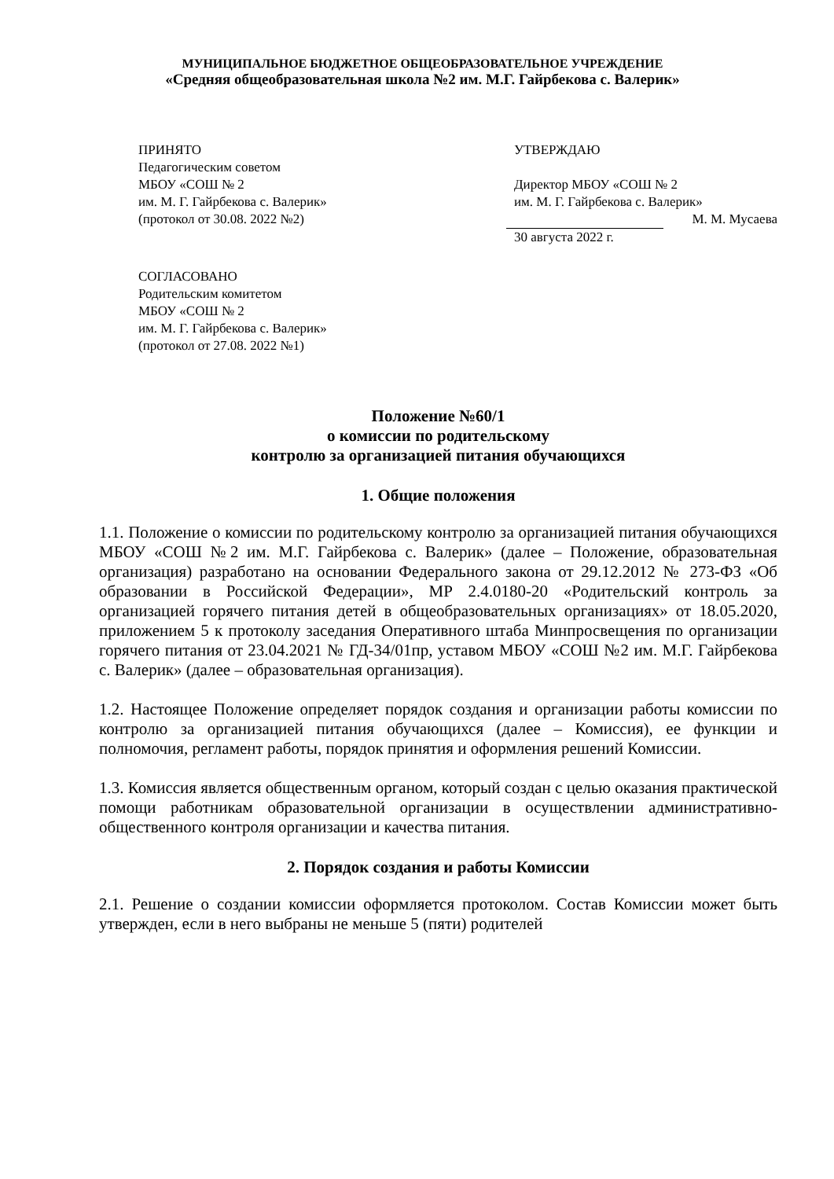МУНИЦИПАЛЬНОЕ БЮДЖЕТНОЕ ОБЩЕОБРАЗОВАТЕЛЬНОЕ УЧРЕЖДЕНИЕ
«Средняя общеобразовательная школа №2 им. М.Г. Гайрбекова с. Валерик»
ПРИНЯТО
Педагогическим советом
МБОУ «СОШ № 2
им. М. Г. Гайрбекова с. Валерик»
(протокол от 30.08. 2022 №2)
УТВЕРЖДАЮ
Директор МБОУ «СОШ № 2
им. М. Г. Гайрбекова с. Валерик»
М. М. Мусаева
30 августа 2022 г.
СОГЛАСОВАНО
Родительским комитетом
МБОУ «СОШ № 2
им. М. Г. Гайрбекова с. Валерик»
(протокол от 27.08. 2022 №1)
Положение №60/1
о комиссии по родительскому
контролю за организацией питания обучающихся
1. Общие положения
1.1. Положение о комиссии по родительскому контролю за организацией питания обучающихся МБОУ «СОШ №2 им. М.Г. Гайрбекова с. Валерик» (далее – Положение, образовательная организация) разработано на основании Федерального закона от 29.12.2012 № 273-ФЗ «Об образовании в Российской Федерации», МР 2.4.0180-20 «Родительский контроль за организацией горячего питания детей в общеобразовательных организациях» от 18.05.2020, приложением 5 к протоколу заседания Оперативного штаба Минпросвещения по организации горячего питания от 23.04.2021 № ГД-34/01пр, уставом МБОУ «СОШ №2 им. М.Г. Гайрбекова с. Валерик» (далее – образовательная организация).
1.2. Настоящее Положение определяет порядок создания и организации работы комиссии по контролю за организацией питания обучающихся (далее – Комиссия), ее функции и полномочия, регламент работы, порядок принятия и оформления решений Комиссии.
1.3. Комиссия является общественным органом, который создан с целью оказания практической помощи работникам образовательной организации в осуществлении административно-общественного контроля организации и качества питания.
2. Порядок создания и работы Комиссии
2.1. Решение о создании комиссии оформляется протоколом. Состав Комиссии может быть утвержден, если в него выбраны не меньше 5 (пяти) родителей